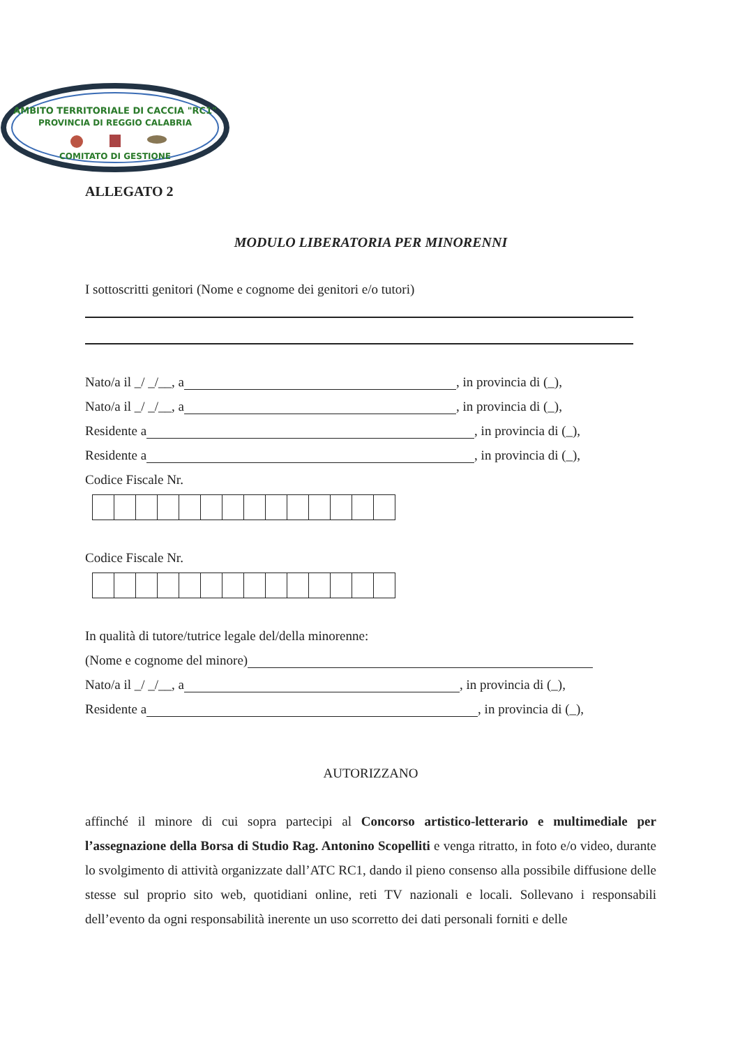AMBITO TERRITORIALE DI CACCIA "RC1"
PROVINCIA DI REGGIO CALABRIA
COMITATO DI GESTIONE
ALLEGATO 2
MODULO LIBERATORIA PER MINORENNI
I sottoscritti genitori (Nome e cognome dei genitori e/o tutori)
Nato/a il _/ _/__, a , in provincia di (_),
Nato/a il _/ _/__, a , in provincia di (_),
Residente a , in provincia di (_),
Residente a , in provincia di (_),
Codice Fiscale Nr.
Codice Fiscale Nr.
In qualità di tutore/tutrice legale del/della minorenne:
(Nome e cognome del minore)
Nato/a il _/ _/__, a , in provincia di (_),
Residente a , in provincia di (_),
AUTORIZZANO
affinché il minore di cui sopra partecipi al Concorso artistico-letterario e multimediale per l’assegnazione della Borsa di Studio Rag. Antonino Scopelliti e venga ritratto, in foto e/o video, durante lo svolgimento di attività organizzate dall’ATC RC1, dando il pieno consenso alla possibile diffusione delle stesse sul proprio sito web, quotidiani online, reti TV nazionali e locali. Sollevano i responsabili dell’evento da ogni responsabilità inerente un uso scorretto dei dati personali forniti e delle